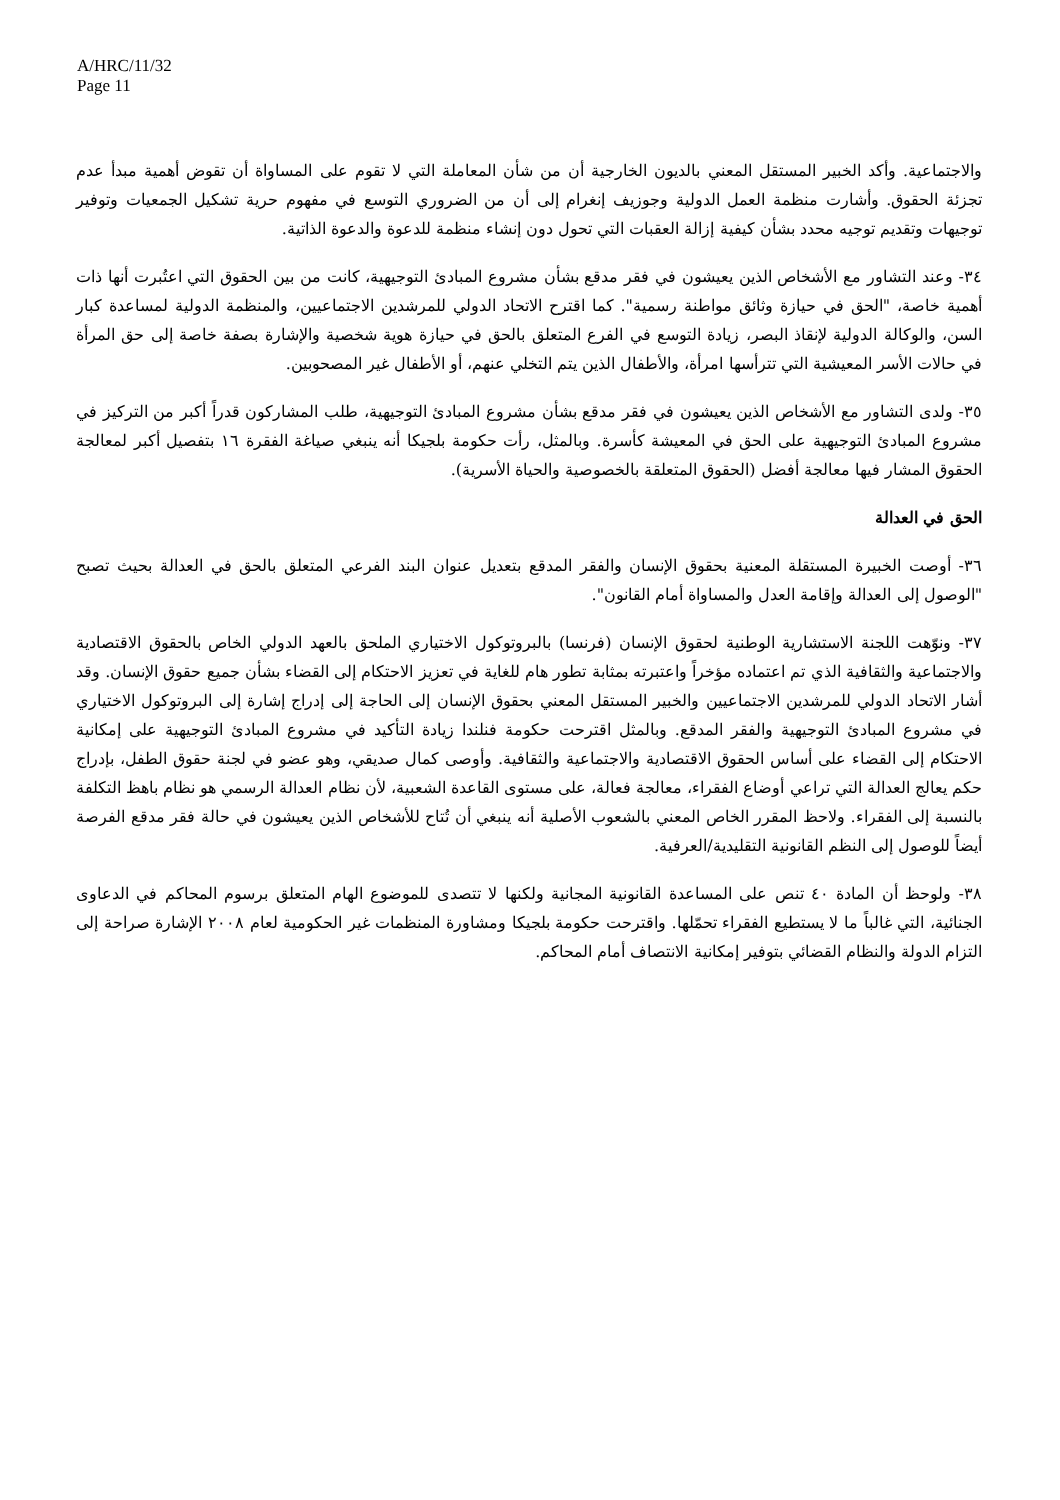A/HRC/11/32
Page 11
والاجتماعية. وأكد الخبير المستقل المعني بالديون الخارجية أن من شأن المعاملة التي لا تقوم على المساواة أن تقوض أهمية مبدأ عدم تجزئة الحقوق. وأشارت منظمة العمل الدولية وجوزيف إنغرام إلى أن من الضروري التوسع في مفهوم حرية تشكيل الجمعيات وتوفير توجيهات وتقديم توجيه محدد بشأن كيفية إزالة العقبات التي تحول دون إنشاء منظمة للدعوة والدعوة الذاتية.
٣٤- وعند التشاور مع الأشخاص الذين يعيشون في فقر مدقع بشأن مشروع المبادئ التوجيهية، كانت من بين الحقوق التي اعتُبرت أنها ذات أهمية خاصة، "الحق في حيازة وثائق مواطنة رسمية". كما اقترح الاتحاد الدولي للمرشدين الاجتماعيين، والمنظمة الدولية لمساعدة كبار السن، والوكالة الدولية لإنقاذ البصر، زيادة التوسع في الفرع المتعلق بالحق في حيازة هوية شخصية والإشارة بصفة خاصة إلى حق المرأة في حالات الأسر المعيشية التي تترأسها امرأة، والأطفال الذين يتم التخلي عنهم، أو الأطفال غير المصحوبين.
٣٥- ولدى التشاور مع الأشخاص الذين يعيشون في فقر مدقع بشأن مشروع المبادئ التوجيهية، طلب المشاركون قدراً أكبر من التركيز في مشروع المبادئ التوجيهية على الحق في المعيشة كأسرة. وبالمثل، رأت حكومة بلجيكا أنه ينبغي صياغة الفقرة ١٦ بتفصيل أكبر لمعالجة الحقوق المشار فيها معالجة أفضل (الحقوق المتعلقة بالخصوصية والحياة الأسرية).
الحق في العدالة
٣٦- أوصت الخبيرة المستقلة المعنية بحقوق الإنسان والفقر المدقع بتعديل عنوان البند الفرعي المتعلق بالحق في العدالة بحيث تصبح "الوصول إلى العدالة وإقامة العدل والمساواة أمام القانون".
٣٧- ونوّهت اللجنة الاستشارية الوطنية لحقوق الإنسان (فرنسا) بالبروتوكول الاختياري الملحق بالعهد الدولي الخاص بالحقوق الاقتصادية والاجتماعية والثقافية الذي تم اعتماده مؤخراً واعتبرته بمثابة تطور هام للغاية في تعزيز الاحتكام إلى القضاء بشأن جميع حقوق الإنسان. وقد أشار الاتحاد الدولي للمرشدين الاجتماعيين والخبير المستقل المعني بحقوق الإنسان إلى الحاجة إلى إدراج إشارة إلى البروتوكول الاختياري في مشروع المبادئ التوجيهية والفقر المدقع. وبالمثل اقترحت حكومة فنلندا زيادة التأكيد في مشروع المبادئ التوجيهية على إمكانية الاحتكام إلى القضاء على أساس الحقوق الاقتصادية والاجتماعية والثقافية. وأوصى كمال صديقي، وهو عضو في لجنة حقوق الطفل، بإدراج حكم يعالج العدالة التي تراعي أوضاع الفقراء، معالجة فعالة، على مستوى القاعدة الشعبية، لأن نظام العدالة الرسمي هو نظام باهظ التكلفة بالنسبة إلى الفقراء. ولاحظ المقرر الخاص المعني بالشعوب الأصلية أنه ينبغي أن تُتاح للأشخاص الذين يعيشون في حالة فقر مدقع الفرصة أيضاً للوصول إلى النظم القانونية التقليدية/العرفية.
٣٨- ولوحظ أن المادة ٤٠ تنص على المساعدة القانونية المجانية ولكنها لا تتصدى للموضوع الهام المتعلق برسوم المحاكم في الدعاوى الجنائية، التي غالباً ما لا يستطيع الفقراء تحمّلها. واقترحت حكومة بلجيكا ومشاورة المنظمات غير الحكومية لعام ٢٠٠٨ الإشارة صراحة إلى التزام الدولة والنظام القضائي بتوفير إمكانية الانتصاف أمام المحاكم.